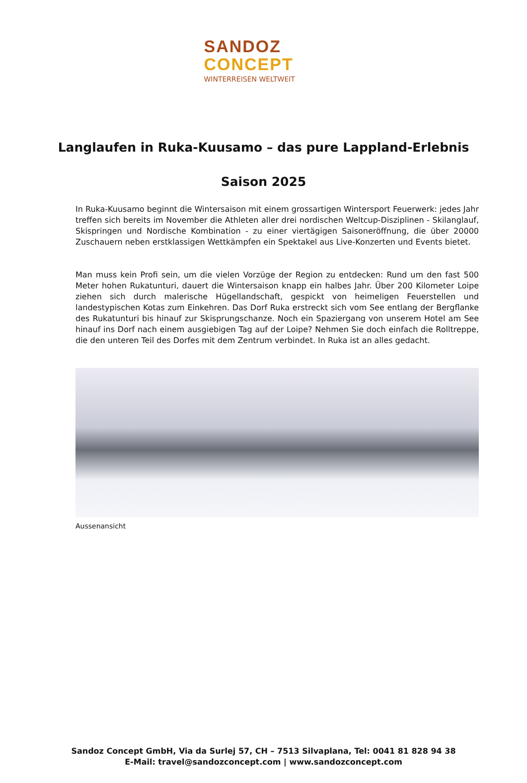SANDOZ
CONCEPT
WINTERREISEN WELTWEIT
Langlaufen in Ruka-Kuusamo – das pure Lappland-Erlebnis
Saison 2025
In Ruka-Kuusamo beginnt die Wintersaison mit einem grossartigen Wintersport Feuerwerk: jedes Jahr treffen sich bereits im November die Athleten aller drei nordischen Weltcup-Disziplinen - Skilanglauf, Skispringen und Nordische Kombination - zu einer viertägigen Saisoneröffnung, die über 20000 Zuschauern neben erstklassigen Wettkämpfen ein Spektakel aus Live-Konzerten und Events bietet.
Man muss kein Profi sein, um die vielen Vorzüge der Region zu entdecken: Rund um den fast 500 Meter hohen Rukatunturi, dauert die Wintersaison knapp ein halbes Jahr. Über 200 Kilometer Loipe ziehen sich durch malerische Hügellandschaft, gespickt von heimeligen Feuerstellen und landestypischen Kotas zum Einkehren. Das Dorf Ruka erstreckt sich vom See entlang der Bergflanke des Rukatunturi bis hinauf zur Skisprungschanze. Noch ein Spaziergang von unserem Hotel am See hinauf ins Dorf nach einem ausgiebigen Tag auf der Loipe? Nehmen Sie doch einfach die Rolltreppe, die den unteren Teil des Dorfes mit dem Zentrum verbindet. In Ruka ist an alles gedacht.
Aussenansicht
Sandoz Concept GmbH, Via da Surlej 57, CH – 7513 Silvaplana, Tel: 0041 81 828 94 38
E-Mail: travel@sandozconcept.com | www.sandozconcept.com